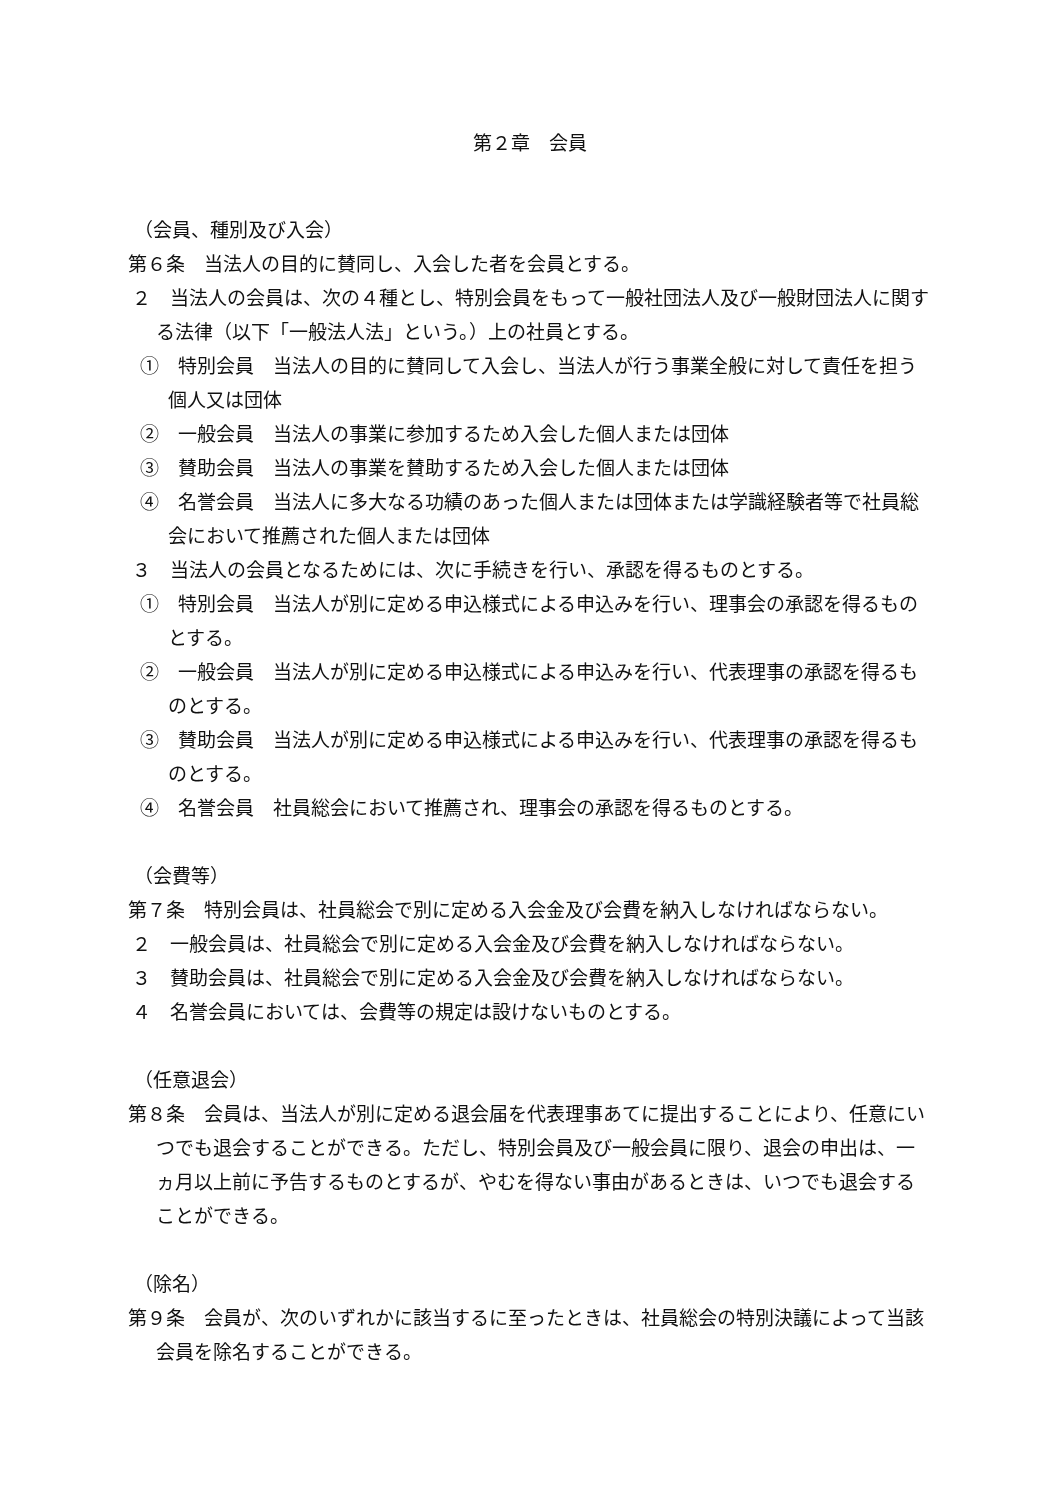第２章　会員
（会員、種別及び入会）
第６条　当法人の目的に賛同し、入会した者を会員とする。
２　当法人の会員は、次の４種とし、特別会員をもって一般社団法人及び一般財団法人に関する法律（以下「一般法人法」という。）上の社員とする。
①　特別会員　当法人の目的に賛同して入会し、当法人が行う事業全般に対して責任を担う個人又は団体
②　一般会員　当法人の事業に参加するため入会した個人または団体
③　賛助会員　当法人の事業を賛助するため入会した個人または団体
④　名誉会員　当法人に多大なる功績のあった個人または団体または学識経験者等で社員総会において推薦された個人または団体
３　当法人の会員となるためには、次に手続きを行い、承認を得るものとする。
①　特別会員　当法人が別に定める申込様式による申込みを行い、理事会の承認を得るものとする。
②　一般会員　当法人が別に定める申込様式による申込みを行い、代表理事の承認を得るものとする。
③　賛助会員　当法人が別に定める申込様式による申込みを行い、代表理事の承認を得るものとする。
④　名誉会員　社員総会において推薦され、理事会の承認を得るものとする。
（会費等）
第７条　特別会員は、社員総会で別に定める入会金及び会費を納入しなければならない。
２　一般会員は、社員総会で別に定める入会金及び会費を納入しなければならない。
３　賛助会員は、社員総会で別に定める入会金及び会費を納入しなければならない。
４　名誉会員においては、会費等の規定は設けないものとする。
（任意退会）
第８条　会員は、当法人が別に定める退会届を代表理事あてに提出することにより、任意にいつでも退会することができる。ただし、特別会員及び一般会員に限り、退会の申出は、一ヵ月以上前に予告するものとするが、やむを得ない事由があるときは、いつでも退会することができる。
（除名）
第９条　会員が、次のいずれかに該当するに至ったときは、社員総会の特別決議によって当該会員を除名することができる。